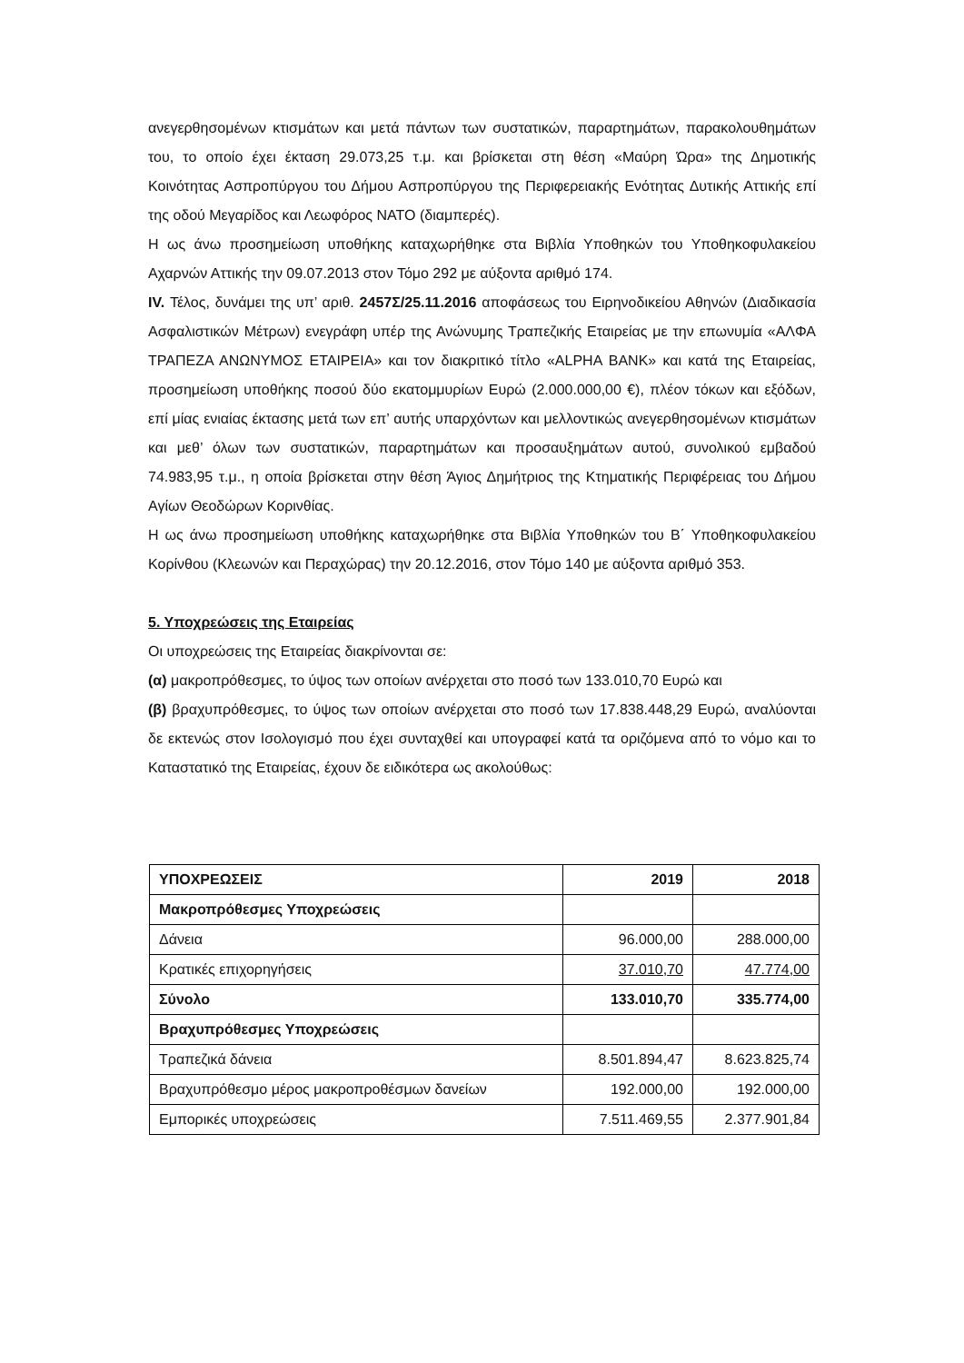ανεγερθησομένων κτισμάτων και μετά πάντων των συστατικών, παραρτημάτων, παρακολουθημάτων του, το οποίο έχει έκταση 29.073,25 τ.μ. και βρίσκεται στη θέση «Μαύρη Ώρα» της Δημοτικής Κοινότητας Ασπροπύργου του Δήμου Ασπροπύργου της Περιφερειακής Ενότητας Δυτικής Αττικής επί της οδού Μεγαρίδος και Λεωφόρος ΝΑΤΟ (διαμπερές).
Η ως άνω προσημείωση υποθήκης καταχωρήθηκε στα Βιβλία Υποθηκών του Υποθηκοφυλακείου Αχαρνών Αττικής την 09.07.2013 στον Τόμο 292 με αύξοντα αριθμό 174.
IV. Τέλος, δυνάμει της υπ’ αριθ. 2457Σ/25.11.2016 αποφάσεως του Ειρηνοδικείου Αθηνών (Διαδικασία Ασφαλιστικών Μέτρων) ενεγράφη υπέρ της Ανώνυμης Τραπεζικής Εταιρείας με την επωνυμία «ΑΛΦΑ ΤΡΑΠΕΖΑ ΑΝΩΝΥΜΟΣ ΕΤΑΙΡΕΙΑ» και τον διακριτικό τίτλο «ALPHA BANK» και κατά της Εταιρείας, προσημείωση υποθήκης ποσού δύο εκατομμυρίων Ευρώ (2.000.000,00 €), πλέον τόκων και εξόδων, επί μίας ενιαίας έκτασης μετά των επ’ αυτής υπαρχόντων και μελλοντικώς ανεγερθησομένων κτισμάτων και μεθ’ όλων των συστατικών, παραρτημάτων και προσαυξημάτων αυτού, συνολικού εμβαδού 74.983,95 τ.μ., η οποία βρίσκεται στην θέση Άγιος Δημήτριος της Κτηματικής Περιφέρειας του Δήμου Αγίων Θεοδώρων Κορινθίας.
Η ως άνω προσημείωση υποθήκης καταχωρήθηκε στα Βιβλία Υποθηκών του Β΄ Υποθηκοφυλακείου Κορίνθου (Κλεωνών και Περαχώρας) την 20.12.2016, στον Τόμο 140 με αύξοντα αριθμό 353.
5. Υποχρεώσεις της Εταιρείας
Οι υποχρεώσεις της Εταιρείας διακρίνονται σε:
(α) μακροπρόθεσμες, το ύψος των οποίων ανέρχεται στο ποσό των 133.010,70 Ευρώ και
(β) βραχυπρόθεσμες, το ύψος των οποίων ανέρχεται στο ποσό των 17.838.448,29 Ευρώ, αναλύονται δε εκτενώς στον Ισολογισμό που έχει συνταχθεί και υπογραφεί κατά τα οριζόμενα από το νόμο και το Καταστατικό της Εταιρείας, έχουν δε ειδικότερα ως ακολούθως:
| ΥΠΟΧΡΕΩΣΕΙΣ | 2019 | 2018 |
| --- | --- | --- |
| Μακροπρόθεσμες Υποχρεώσεις | | |
| Δάνεια | 96.000,00 | 288.000,00 |
| Κρατικές επιχορηγήσεις | 37.010,70 | 47.774,00 |
| Σύνολο | 133.010,70 | 335.774,00 |
| Βραχυπρόθεσμες Υποχρεώσεις | | |
| Τραπεζικά δάνεια | 8.501.894,47 | 8.623.825,74 |
| Βραχυπρόθεσμο μέρος μακροπροθέσμων δανείων | 192.000,00 | 192.000,00 |
| Εμπορικές υποχρεώσεις | 7.511.469,55 | 2.377.901,84 |